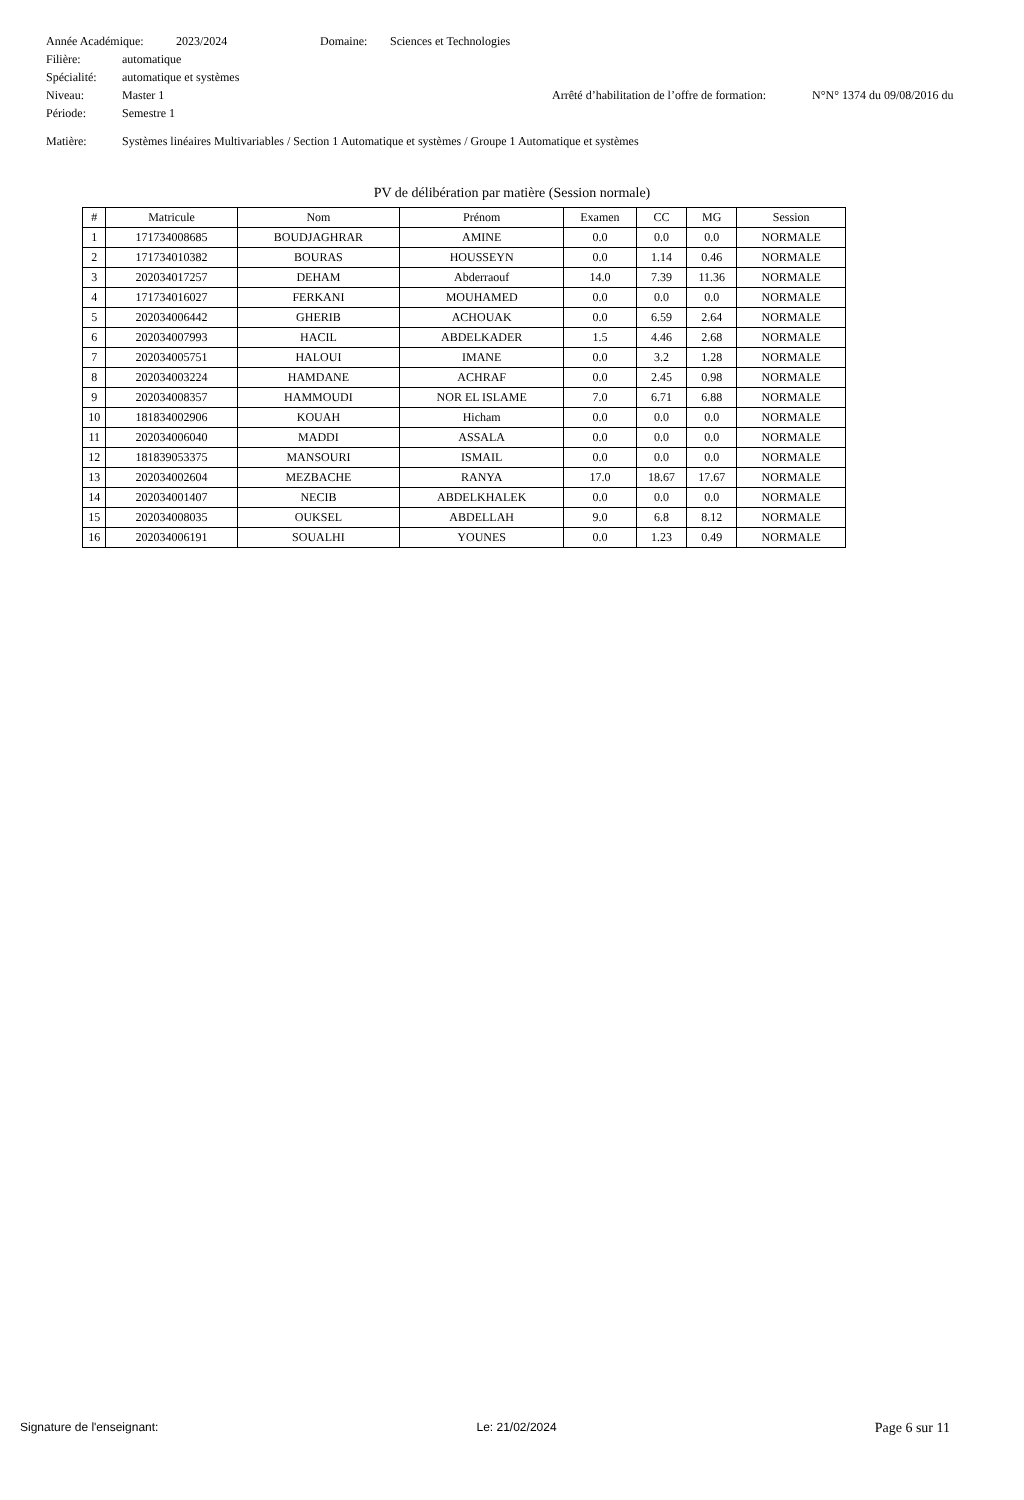Année Académique: 2023/2024 Domaine: Sciences et Technologies
Filière: automatique
Spécialité: automatique et systèmes
Niveau: Master 1 Arrêté d’habilitation de l’offre de formation: N°N° 1374 du 09/08/2016 du
Période: Semestre 1
Matière: Systèmes linéaires Multivariables / Section 1 Automatique et systèmes / Groupe 1 Automatique et systèmes
PV de délibération par matière (Session normale)
| # | Matricule | Nom | Prénom | Examen | CC | MG | Session |
| --- | --- | --- | --- | --- | --- | --- | --- |
| 1 | 171734008685 | BOUDJAGHRAR | AMINE | 0.0 | 0.0 | 0.0 | NORMALE |
| 2 | 171734010382 | BOURAS | HOUSSEYN | 0.0 | 1.14 | 0.46 | NORMALE |
| 3 | 202034017257 | DEHAM | Abderraouf | 14.0 | 7.39 | 11.36 | NORMALE |
| 4 | 171734016027 | FERKANI | MOUHAMED | 0.0 | 0.0 | 0.0 | NORMALE |
| 5 | 202034006442 | GHERIB | ACHOUAK | 0.0 | 6.59 | 2.64 | NORMALE |
| 6 | 202034007993 | HACIL | ABDELKADER | 1.5 | 4.46 | 2.68 | NORMALE |
| 7 | 202034005751 | HALOUI | IMANE | 0.0 | 3.2 | 1.28 | NORMALE |
| 8 | 202034003224 | HAMDANE | ACHRAF | 0.0 | 2.45 | 0.98 | NORMALE |
| 9 | 202034008357 | HAMMOUDI | NOR EL ISLAME | 7.0 | 6.71 | 6.88 | NORMALE |
| 10 | 181834002906 | KOUAH | Hicham | 0.0 | 0.0 | 0.0 | NORMALE |
| 11 | 202034006040 | MADDI | ASSALA | 0.0 | 0.0 | 0.0 | NORMALE |
| 12 | 181839053375 | MANSOURI | ISMAIL | 0.0 | 0.0 | 0.0 | NORMALE |
| 13 | 202034002604 | MEZBACHE | RANYA | 17.0 | 18.67 | 17.67 | NORMALE |
| 14 | 202034001407 | NECIB | ABDELKHALEK | 0.0 | 0.0 | 0.0 | NORMALE |
| 15 | 202034008035 | OUKSEL | ABDELLAH | 9.0 | 6.8 | 8.12 | NORMALE |
| 16 | 202034006191 | SOUALHI | YOUNES | 0.0 | 1.23 | 0.49 | NORMALE |
Signature de l'enseignant: Le: 21/02/2024 Page 6 sur 11